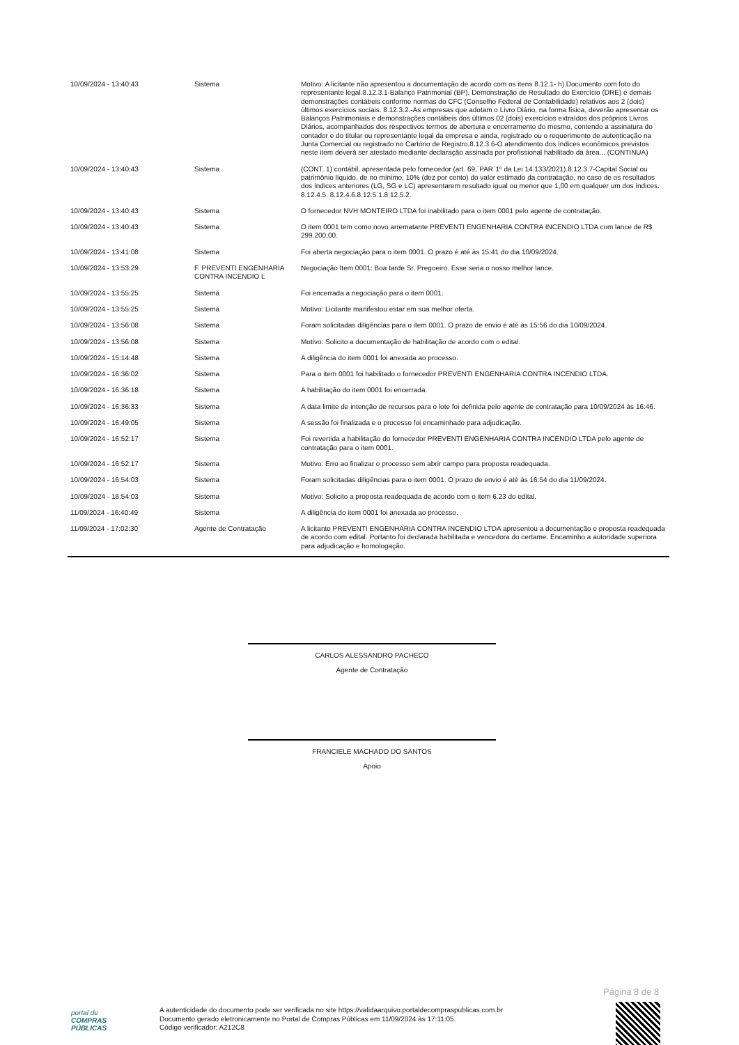| 10/09/2024 - 13:40:43 | Sistema | Motivo: A licitante não apresentou a documentação de acordo com os itens 8.12.1- h).Documento com foto do representante legal.8.12.3.1-Balanço Patrimonial (BP), Demonstração de Resultado do Exercício (DRE) e demais demonstrações contábeis conforme normas do CFC (Conselho Federal de Contabilidade) relativos aos 2 (dois) últimos exercícios sociais. 8.12.3.2.-As empresas que adotam o Livro Diário, na forma física, deverão apresentar os Balanços Patrimoniais e demonstrações contábeis dos últimos 02 (dois) exercícios extraídos dos próprios Livros Diários, acompanhados dos respectivos termos de abertura e encerramento do mesmo, contendo a assinatura do contador e do titular ou representante legal da empresa e ainda, registrado ou o requerimento de autenticação na Junta Comercial ou registrado no Cartório de Registro.8.12.3.6-O atendimento dos índices econômicos previstos neste item deverá ser atestado mediante declaração assinada por profissional habilitado da área... (CONTINUA) |
| 10/09/2024 - 13:40:43 | Sistema | (CONT. 1) contábil, apresentada pelo fornecedor (art. 69,`PAR`1º da Lei 14.133/2021).8.12.3.7-Capital Social ou patrimônio líquido, de no mínimo, 10% (dez por cento) do valor estimado da contratação, no caso de os resultados dos índices anteriores (LG, SG e LC) apresentarem resultado igual ou menor que 1,00 em qualquer um dos índices. 8.12.4.5. 8.12.4.6.8.12.5.1.8.12.5.2. |
| 10/09/2024 - 13:40:43 | Sistema | O fornecedor NVH MONTEIRO LTDA foi inabilitado para o item 0001 pelo agente de contratação. |
| 10/09/2024 - 13:40:43 | Sistema | O item 0001 tem como novo arrematante PREVENTI ENGENHARIA CONTRA INCENDIO LTDA com lance de R$ 299.200,00. |
| 10/09/2024 - 13:41:08 | Sistema | Foi aberta negociação para o item 0001. O prazo é até às 15:41 do dia 10/09/2024. |
| 10/09/2024 - 13:53:29 | F. PREVENTI ENGENHARIA CONTRA INCENDIO L | Negociação Item 0001: Boa tarde Sr. Pregoeiro. Esse seria o nosso melhor lance. |
| 10/09/2024 - 13:55:25 | Sistema | Foi encerrada a negociação para o item 0001. |
| 10/09/2024 - 13:55:25 | Sistema | Motivo: Licitante manifestou estar em sua melhor oferta. |
| 10/09/2024 - 13:56:08 | Sistema | Foram solicitadas diligências para o item 0001. O prazo de envio é até às 15:56 do dia 10/09/2024. |
| 10/09/2024 - 13:56:08 | Sistema | Motivo: Solicito a documentação de habilitação de acordo com o edital. |
| 10/09/2024 - 15:14:48 | Sistema | A diligência do item 0001 foi anexada ao processo. |
| 10/09/2024 - 16:36:02 | Sistema | Para o item 0001 foi habilitado o fornecedor PREVENTI ENGENHARIA CONTRA INCENDIO LTDA. |
| 10/09/2024 - 16:36:18 | Sistema | A habilitação do item 0001 foi encerrada. |
| 10/09/2024 - 16:36:33 | Sistema | A data limite de intenção de recursos para o lote foi definida pelo agente de contratação para 10/09/2024 às 16:46. |
| 10/09/2024 - 16:49:05 | Sistema | A sessão foi finalizada e o processo foi encaminhado para adjudicação. |
| 10/09/2024 - 16:52:17 | Sistema | Foi revertida a habilitação do fornecedor PREVENTI ENGENHARIA CONTRA INCENDIO LTDA pelo agente de contratação para o item 0001. |
| 10/09/2024 - 16:52:17 | Sistema | Motivo: Erro ao finalizar o processo sem abrir campo para proposta readequada. |
| 10/09/2024 - 16:54:03 | Sistema | Foram solicitadas diligências para o item 0001. O prazo de envio é até às 16:54 do dia 11/09/2024. |
| 10/09/2024 - 16:54:03 | Sistema | Motivo: Solicito a proposta readequada de acordo com o item 6.23 do edital. |
| 11/09/2024 - 16:40:49 | Sistema | A diligência do item 0001 foi anexada ao processo. |
| 11/09/2024 - 17:02:30 | Agente de Contratação | A licitante PREVENTI ENGENHARIA CONTRA INCENDIO LTDA apresentou a documentação e proposta readequada de acordo com edital. Portanto foi declarada habilitada e vencedora do certame. Encaminho a autoridade superiora para adjudicação e homologação. |
CARLOS ALESSANDRO PACHECO
Agente de Contratação
FRANCIELE MACHADO DO SANTOS
Apoio
Página 8 de 8
portal de
COMPRAS
PÚBLICAS
A autenticidade do documento pode ser verificada no site https://validaarquivo.portaldecompraspublicas.com.br
Documento gerado eletronicamente no Portal de Compras Públicas em 11/09/2024 às 17:11:05.
Código verificador: A212C8